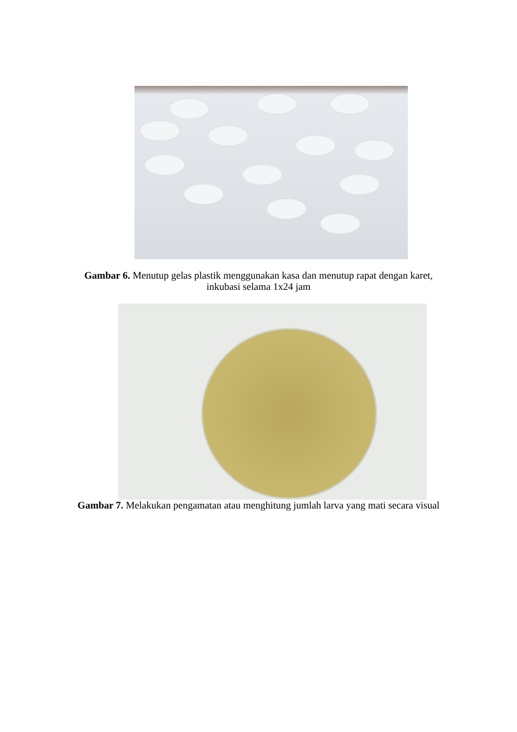Gambar 6. Menutup gelas plastik menggunakan kasa dan menutup rapat dengan karet, inkubasi selama 1x24 jam
Gambar 7. Melakukan pengamatan atau menghitung jumlah larva yang mati secara visual